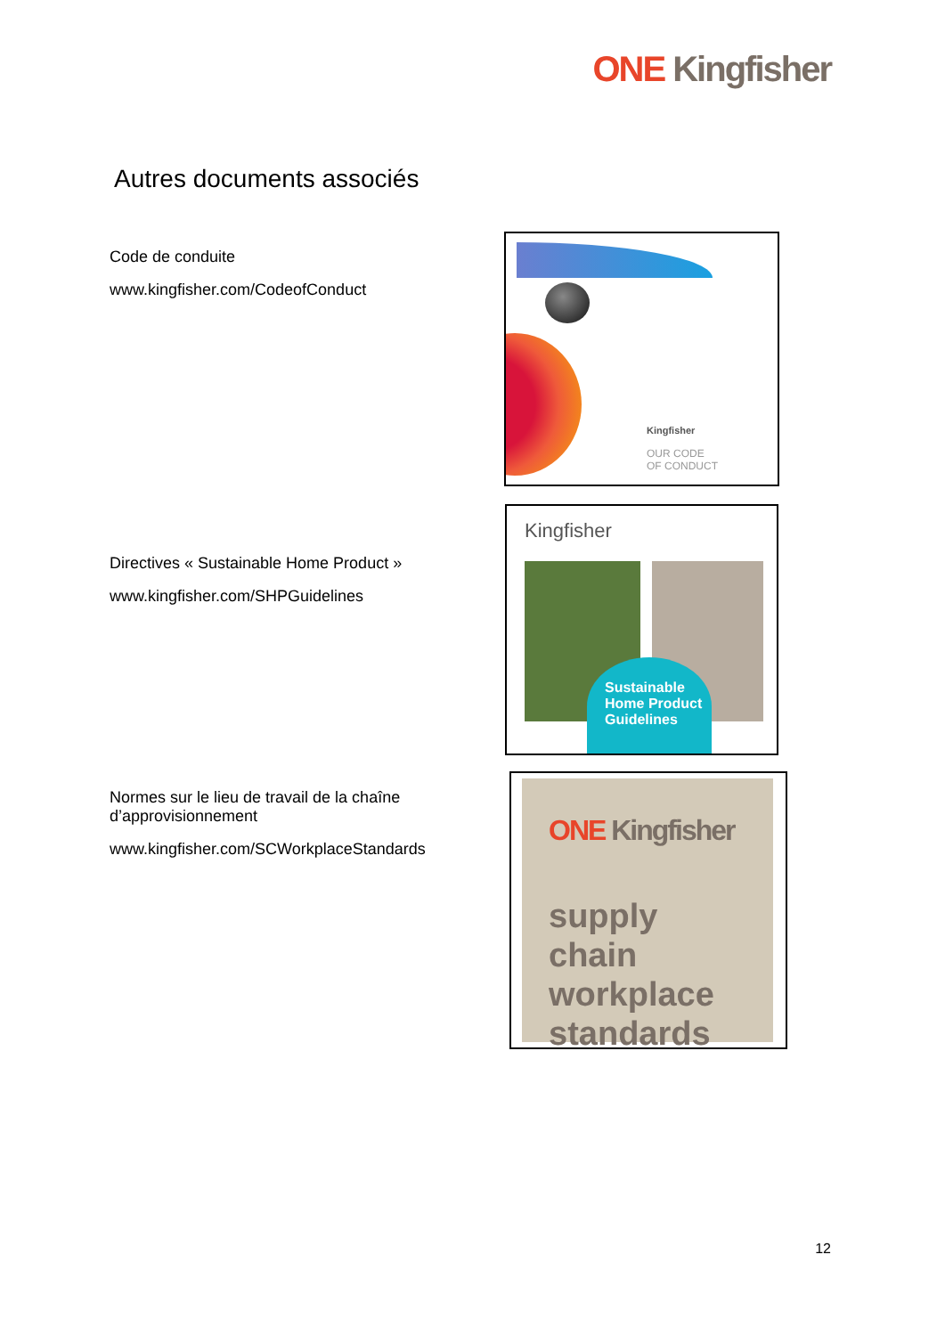ONE Kingfisher
Autres documents associés
Code de conduite
www.kingfisher.com/CodeofConduct
Kingfisher
OUR CODE
OF CONDUCT
Directives « Sustainable Home Product »
www.kingfisher.com/SHPGuidelines
Kingfisher
Sustainable
Home Product
Guidelines
Normes sur le lieu de travail de la chaîne d’approvisionnement
www.kingfisher.com/SCWorkplaceStandards
ONE Kingfisher
supply chain workplace standards
12